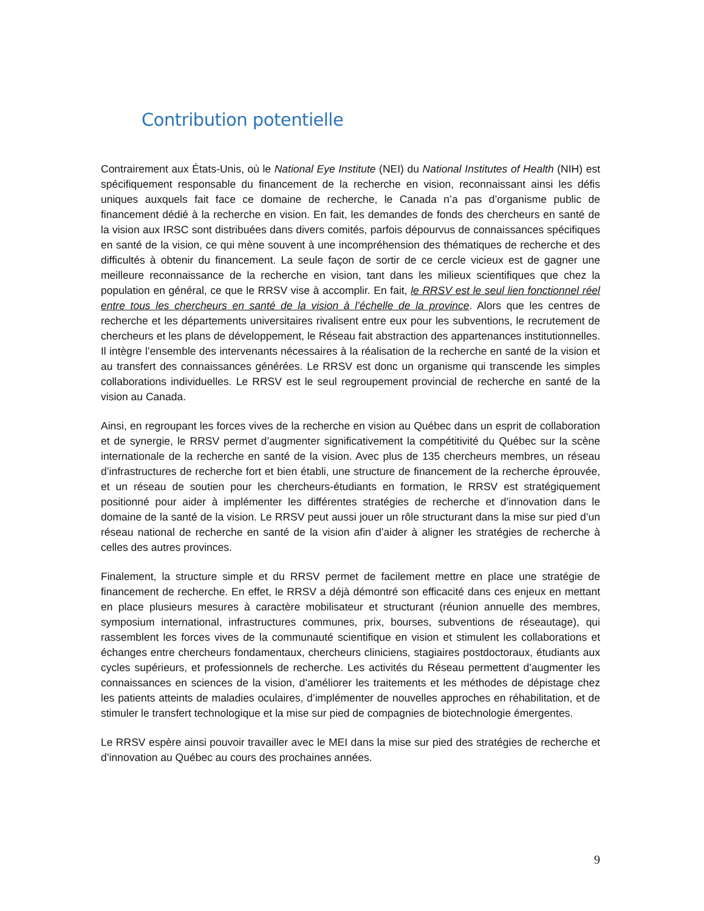Contribution potentielle
Contrairement aux États-Unis, où le National Eye Institute (NEI) du National Institutes of Health (NIH) est spécifiquement responsable du financement de la recherche en vision, reconnaissant ainsi les défis uniques auxquels fait face ce domaine de recherche, le Canada n’a pas d’organisme public de financement dédié à la recherche en vision. En fait, les demandes de fonds des chercheurs en santé de la vision aux IRSC sont distribuées dans divers comités, parfois dépourvus de connaissances spécifiques en santé de la vision, ce qui mène souvent à une incompréhension des thématiques de recherche et des difficultés à obtenir du financement. La seule façon de sortir de ce cercle vicieux est de gagner une meilleure reconnaissance de la recherche en vision, tant dans les milieux scientifiques que chez la population en général, ce que le RRSV vise à accomplir. En fait, le RRSV est le seul lien fonctionnel réel entre tous les chercheurs en santé de la vision à l’échelle de la province. Alors que les centres de recherche et les départements universitaires rivalisent entre eux pour les subventions, le recrutement de chercheurs et les plans de développement, le Réseau fait abstraction des appartenances institutionnelles. Il intègre l’ensemble des intervenants nécessaires à la réalisation de la recherche en santé de la vision et au transfert des connaissances générées. Le RRSV est donc un organisme qui transcende les simples collaborations individuelles. Le RRSV est le seul regroupement provincial de recherche en santé de la vision au Canada.
Ainsi, en regroupant les forces vives de la recherche en vision au Québec dans un esprit de collaboration et de synergie, le RRSV permet d’augmenter significativement la compétitivité du Québec sur la scène internationale de la recherche en santé de la vision. Avec plus de 135 chercheurs membres, un réseau d’infrastructures de recherche fort et bien établi, une structure de financement de la recherche éprouvée, et un réseau de soutien pour les chercheurs-étudiants en formation, le RRSV est stratégiquement positionné pour aider à implémenter les différentes stratégies de recherche et d’innovation dans le domaine de la santé de la vision. Le RRSV peut aussi jouer un rôle structurant dans la mise sur pied d’un réseau national de recherche en santé de la vision afin d’aider à aligner les stratégies de recherche à celles des autres provinces.
Finalement, la structure simple et du RRSV permet de facilement mettre en place une stratégie de financement de recherche. En effet, le RRSV a déjà démontré son efficacité dans ces enjeux en mettant en place plusieurs mesures à caractère mobilisateur et structurant (réunion annuelle des membres, symposium international, infrastructures communes, prix, bourses, subventions de réseautage), qui rassemblent les forces vives de la communauté scientifique en vision et stimulent les collaborations et échanges entre chercheurs fondamentaux, chercheurs cliniciens, stagiaires postdoctoraux, étudiants aux cycles supérieurs, et professionnels de recherche. Les activités du Réseau permettent d’augmenter les connaissances en sciences de la vision, d’améliorer les traitements et les méthodes de dépistage chez les patients atteints de maladies oculaires, d’implémenter de nouvelles approches en réhabilitation, et de stimuler le transfert technologique et la mise sur pied de compagnies de biotechnologie émergentes.
Le RRSV espère ainsi pouvoir travailler avec le MEI dans la mise sur pied des stratégies de recherche et d’innovation au Québec au cours des prochaines années.
9